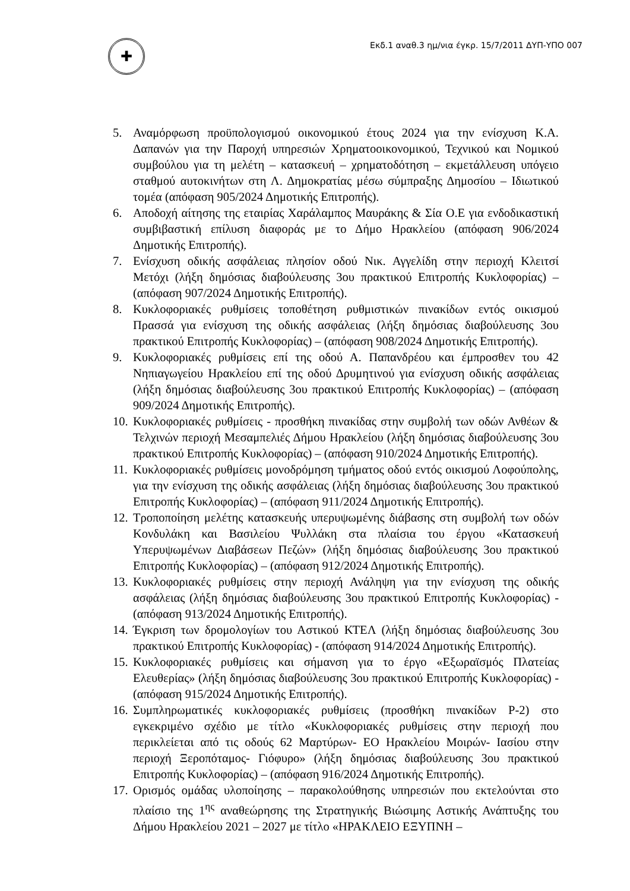✚
Εκδ.1 αναθ.3 ημ/νια έγκρ. 15/7/2011 ΔΥΠ-ΥΠΟ 007
5. Αναμόρφωση προϋπολογισμού οικονομικού έτους 2024 για την ενίσχυση Κ.Α. Δαπανών για την Παροχή υπηρεσιών Χρηματοοικονομικού, Τεχνικού και Νομικού συμβούλου για τη μελέτη – κατασκευή – χρηματοδότηση – εκμετάλλευση υπόγειο σταθμού αυτοκινήτων στη Λ. Δημοκρατίας μέσω σύμπραξης Δημοσίου – Ιδιωτικού τομέα (απόφαση 905/2024 Δημοτικής Επιτροπής).
6. Αποδοχή αίτησης της εταιρίας Χαράλαμπος Μαυράκης & Σία Ο.Ε για ενδοδικαστική συμβιβαστική επίλυση διαφοράς με το Δήμο Ηρακλείου (απόφαση 906/2024 Δημοτικής Επιτροπής).
7. Ενίσχυση οδικής ασφάλειας πλησίον οδού Νικ. Αγγελίδη στην περιοχή Κλειτσί Μετόχι (λήξη δημόσιας διαβούλευσης 3ου πρακτικού Επιτροπής Κυκλοφορίας) – (απόφαση 907/2024 Δημοτικής Επιτροπής).
8. Κυκλοφοριακές ρυθμίσεις τοποθέτηση ρυθμιστικών πινακίδων εντός οικισμού Πρασσά για ενίσχυση της οδικής ασφάλειας (λήξη δημόσιας διαβούλευσης 3ου πρακτικού Επιτροπής Κυκλοφορίας) – (απόφαση 908/2024 Δημοτικής Επιτροπής).
9. Κυκλοφοριακές ρυθμίσεις επί της οδού Α. Παπανδρέου και έμπροσθεν του 42 Νηπιαγωγείου Ηρακλείου επί της οδού Δρυμητινού για ενίσχυση οδικής ασφάλειας (λήξη δημόσιας διαβούλευσης 3ου πρακτικού Επιτροπής Κυκλοφορίας) – (απόφαση 909/2024 Δημοτικής Επιτροπής).
10. Κυκλοφοριακές ρυθμίσεις - προσθήκη πινακίδας στην συμβολή των οδών Ανθέων & Τελχινών περιοχή Μεσαμπελιές Δήμου Ηρακλείου (λήξη δημόσιας διαβούλευσης 3ου πρακτικού Επιτροπής Κυκλοφορίας) – (απόφαση 910/2024 Δημοτικής Επιτροπής).
11. Κυκλοφοριακές ρυθμίσεις μονοδρόμηση τμήματος οδού εντός οικισμού Λοφούπολης, για την ενίσχυση της οδικής ασφάλειας (λήξη δημόσιας διαβούλευσης 3ου πρακτικού Επιτροπής Κυκλοφορίας) – (απόφαση 911/2024 Δημοτικής Επιτροπής).
12. Τροποποίηση μελέτης κατασκευής υπερυψωμένης διάβασης στη συμβολή των οδών Κονδυλάκη και Βασιλείου Ψυλλάκη στα πλαίσια του έργου «Κατασκευή Υπερυψωμένων Διαβάσεων Πεζών» (λήξη δημόσιας διαβούλευσης 3ου πρακτικού Επιτροπής Κυκλοφορίας) – (απόφαση 912/2024 Δημοτικής Επιτροπής).
13. Κυκλοφοριακές ρυθμίσεις στην περιοχή Ανάληψη για την ενίσχυση της οδικής ασφάλειας (λήξη δημόσιας διαβούλευσης 3ου πρακτικού Επιτροπής Κυκλοφορίας) - (απόφαση 913/2024 Δημοτικής Επιτροπής).
14. Έγκριση των δρομολογίων του Αστικού ΚΤΕΛ (λήξη δημόσιας διαβούλευσης 3ου πρακτικού Επιτροπής Κυκλοφορίας) - (απόφαση 914/2024 Δημοτικής Επιτροπής).
15. Κυκλοφοριακές ρυθμίσεις και σήμανση για το έργο «Εξωραϊσμός Πλατείας Ελευθερίας» (λήξη δημόσιας διαβούλευσης 3ου πρακτικού Επιτροπής Κυκλοφορίας) - (απόφαση 915/2024 Δημοτικής Επιτροπής).
16. Συμπληρωματικές κυκλοφοριακές ρυθμίσεις (προσθήκη πινακίδων Ρ-2) στο εγκεκριμένο σχέδιο με τίτλο «Κυκλοφοριακές ρυθμίσεις στην περιοχή που περικλείεται από τις οδούς 62 Μαρτύρων- ΕΟ Ηρακλείου Μοιρών- Ιασίου στην περιοχή Ξεροπόταμος- Γιόφυρο» (λήξη δημόσιας διαβούλευσης 3ου πρακτικού Επιτροπής Κυκλοφορίας) – (απόφαση 916/2024 Δημοτικής Επιτροπής).
17. Ορισμός ομάδας υλοποίησης – παρακολούθησης υπηρεσιών που εκτελούνται στο πλαίσιο της 1<sup>ης</sup> αναθεώρησης της Στρατηγικής Βιώσιμης Αστικής Ανάπτυξης του Δήμου Ηρακλείου 2021 – 2027 με τίτλο «ΗΡΑΚΛΕΙΟ ΕΞΥΠΝΗ –